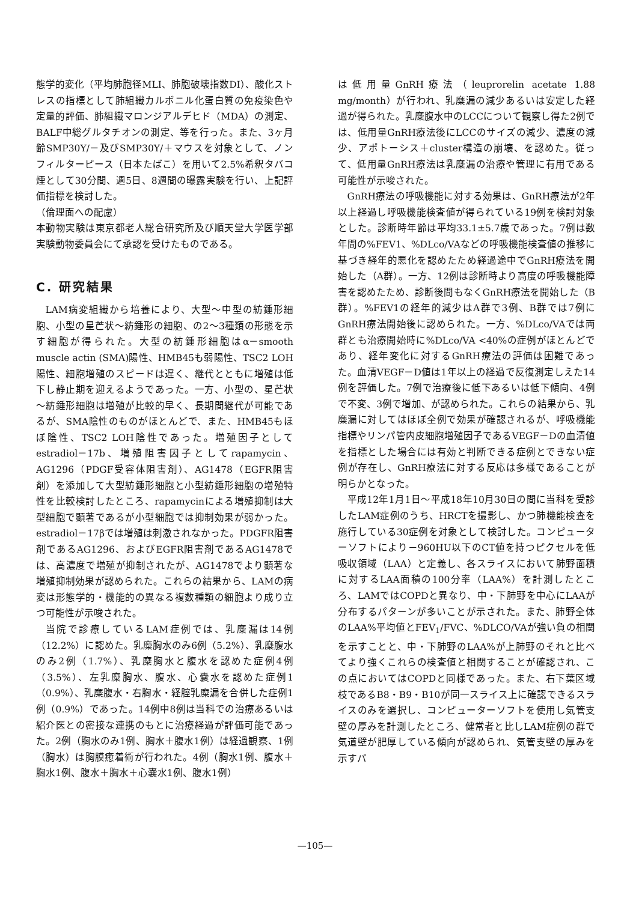態学的変化（平均肺胞径MLI、肺胞破壊指数DI）、酸化ストレスの指標として肺組織カルボニル化蛋白質の免疫染色や定量的評価、肺組織マロンジアルデヒド（MDA）の測定、BALF中総グルタチオンの測定、等を行った。また、3ヶ月齢SMP30Y/－及びSMP30Y/＋マウスを対象として、ノンフィルターピース（日本たばこ）を用いて2.5%希釈タバコ煙として30分間、週5日、8週間の曝露実験を行い、上記評価指標を検討した。
（倫理面への配慮）
本動物実験は東京都老人総合研究所及び順天堂大学医学部実験動物委員会にて承認を受けたものである。
C. 研究結果
LAM病変組織から培養により、大型～中型の紡錘形細胞、小型の星芒状～紡錘形の細胞、の2～3種類の形態を示す細胞が得られた。大型の紡錘形細胞はα－smooth muscle actin (SMA)陽性、HMB45も弱陽性、TSC2 LOH陽性、細胞増殖のスピードは遅く、継代とともに増殖は低下し静止期を迎えるようであった。一方、小型の、星芒状～紡錘形細胞は増殖が比較的早く、長期間継代が可能であるが、SMA陰性のものがほとんどで、また、HMB45もほぼ陰性、TSC2 LOH陰性であった。増殖因子としてestradiol－17b、増殖阻害因子としてrapamycin、AG1296（PDGF受容体阻害剤）、AG1478（EGFR阻害剤）を添加して大型紡錘形細胞と小型紡錘形細胞の増殖特性を比較検討したところ、rapamycinによる増殖抑制は大型細胞で顕著であるが小型細胞では抑制効果が弱かった。estradiol－17βでは増殖は刺激されなかった。PDGFR阻害剤であるAG1296、およびEGFR阻害剤であるAG1478では、高濃度で増殖が抑制されたが、AG1478でより顕著な増殖抑制効果が認められた。これらの結果から、LAMの病変は形態学的・機能的の異なる複数種類の細胞より成り立つ可能性が示唆された。
当院で診療しているLAM症例では、乳糜漏は14例（12.2%）に認めた。乳糜胸水のみ6例（5.2%）、乳糜腹水のみ2例（1.7%）、乳糜胸水と腹水を認めた症例4例（3.5%）、左乳糜胸水、腹水、心嚢水を認めた症例1（0.9%）、乳糜腹水・右胸水・経腟乳糜漏を合併した症例1例（0.9%）であった。14例中8例は当科での治療あるいは紹介医との密接な連携のもとに治療経過が評価可能であった。2例（胸水のみ1例、胸水＋腹水1例）は経過観察、1例（胸水）は胸膜癒着術が行われた。4例（胸水1例、腹水＋胸水1例、腹水＋胸水＋心嚢水1例、腹水1例）
は低用量GnRH療法（leuprorelin acetate 1.88 mg/month）が行われ、乳糜漏の減少あるいは安定した経過が得られた。乳糜腹水中のLCCについて観察し得た2例では、低用量GnRH療法後にLCCのサイズの減少、濃度の減少、アポトーシス＋cluster構造の崩壊、を認めた。従って、低用量GnRH療法は乳糜漏の治療や管理に有用である可能性が示唆された。
GnRH療法の呼吸機能に対する効果は、GnRH療法が2年以上経過し呼吸機能検査値が得られている19例を検討対象とした。診断時年齢は平均33.1±5.7歳であった。7例は数年間の%FEV1、%DLco/VAなどの呼吸機能検査値の推移に基づき経年的悪化を認めたため経過途中でGnRH療法を開始した（A群）。一方、12例は診断時より高度の呼吸機能障害を認めたため、診断後間もなくGnRH療法を開始した（B群）。%FEV1の経年的減少はA群で3例、B群では7例にGnRH療法開始後に認められた。一方、%DLco/VAでは両群とも治療開始時に%DLco/VA <40%の症例がほとんどであり、経年変化に対するGnRH療法の評価は困難であった。血清VEGF－D値は1年以上の経過で反復測定しえた14例を評価した。7例で治療後に低下あるいは低下傾向、4例で不変、3例で増加、が認められた。これらの結果から、乳糜漏に対してはほぼ全例で効果が確認されるが、呼吸機能指標やリンパ管内皮細胞増殖因子であるVEGF－Dの血清値を指標とした場合には有効と判断できる症例とできない症例が存在し、GnRH療法に対する反応は多様であることが明らかとなった。
平成12年1月1日～平成18年10月30日の間に当科を受診したLAM症例のうち、HRCTを撮影し、かつ肺機能検査を施行している30症例を対象として検討した。コンピューターソフトにより－960HU以下のCT値を持つピクセルを低吸収領域（LAA）と定義し、各スライスにおいて肺野面積に対するLAA面積の100分率（LAA%）を計測したところ、LAMではCOPDと異なり、中・下肺野を中心にLAAが分布するパターンが多いことが示された。また、肺野全体のLAA%平均値とFEV<sub>1</sub>/FVC、%DLCO/VAが強い負の相関を示すことと、中・下肺野のLAA%が上肺野のそれと比べてより強くこれらの検査値と相関することが確認され、この点においてはCOPDと同様であった。また、右下葉区域枝であるB8・B9・B10が同一スライス上に確認できるスライスのみを選択し、コンピューターソフトを使用し気管支壁の厚みを計測したところ、健常者と比しLAM症例の群で気道壁が肥厚している傾向が認められ、気管支壁の厚みを示すパ
—105—